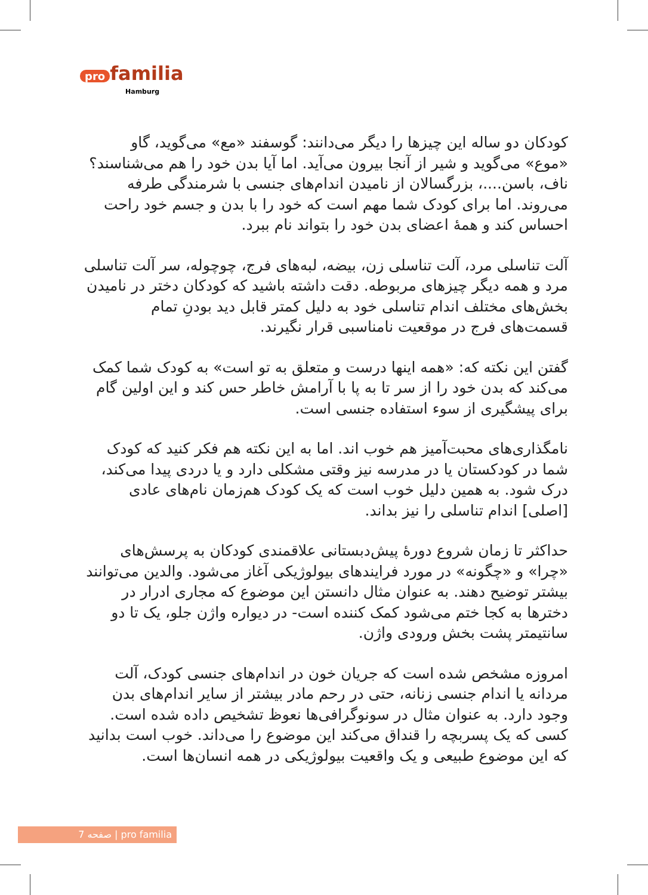pro familia
Hamburg
کودکان دو ساله این چیزها را دیگر می‌دانند: گوسفند «مع» می‌گوید، گاو «موع» می‌گوید و شیر از آنجا بیرون می‌آید. اما آیا بدن خود را هم می‌شناسند؟ ناف، باسن....، بزرگسالان از نامیدن اندام‌های جنسی با شرمندگی طرفه می‌روند. اما برای کودک شما مهم است که خود را با بدن و جسم خود راحت احساس کند و همهٔ اعضای بدن خود را بتواند نام ببرد.
آلت تناسلی مرد، آلت تناسلی زن، بیضه، لبه‌های فرج، چوچوله، سر آلت تناسلی مرد و همه دیگر چیزهای مربوطه. دقت داشته باشید که کودکان دختر در نامیدن بخش‌های مختلف اندام تناسلی خود به دلیل کمتر قابل دید بودنِ تمام قسمت‌های فرج در موقعیت نامناسبی قرار نگیرند.
گفتن این نکته که: «همه اینها درست و متعلق به تو است» به کودک شما کمک می‌کند که بدن خود را از سر تا به پا با آرامش خاطر حس کند و این اولین گام برای پیشگیری از سوء استفاده جنسی است.
نامگذاری‌های محبت‌آمیز هم خوب اند. اما به این نکته هم فکر کنید که کودک شما در کودکستان یا در مدرسه نیز وقتی مشکلی دارد و یا دردی پیدا می‌کند، درک شود. به همین دلیل خوب است که یک کودک هم‌زمان نام‌های عادی [اصلی] اندام تناسلی را نیز بداند.
حداکثر تا زمان شروع دورهٔ پیش‌دبستانی علاقمندی کودکان به پرسش‌های «چرا» و «چگونه» در مورد فرایندهای بیولوژیکی آغاز می‌شود. والدین می‌توانند بیشتر توضیح دهند. به عنوان مثال دانستن این موضوع که مجاری ادرار در دخترها به کجا ختم می‌شود کمک کننده است- در دیواره واژن جلو، یک تا دو سانتیمتر پشت بخش ورودی واژن.
امروزه مشخص شده است که جریان خون در اندام‌های جنسی کودک، آلت مردانه یا اندام جنسی زنانه، حتی در رحم مادر بیشتر از سایر اندام‌های بدن وجود دارد. به عنوان مثال در سونوگرافی‌ها نعوظ تشخیص داده شده است. کسی که یک پسربچه را قنداق می‌کند این موضوع را می‌داند. خوب است بدانید که این موضوع طبیعی و یک واقعیت بیولوژیکی در همه انسان‌ها است.
صفحه 7 | pro familia